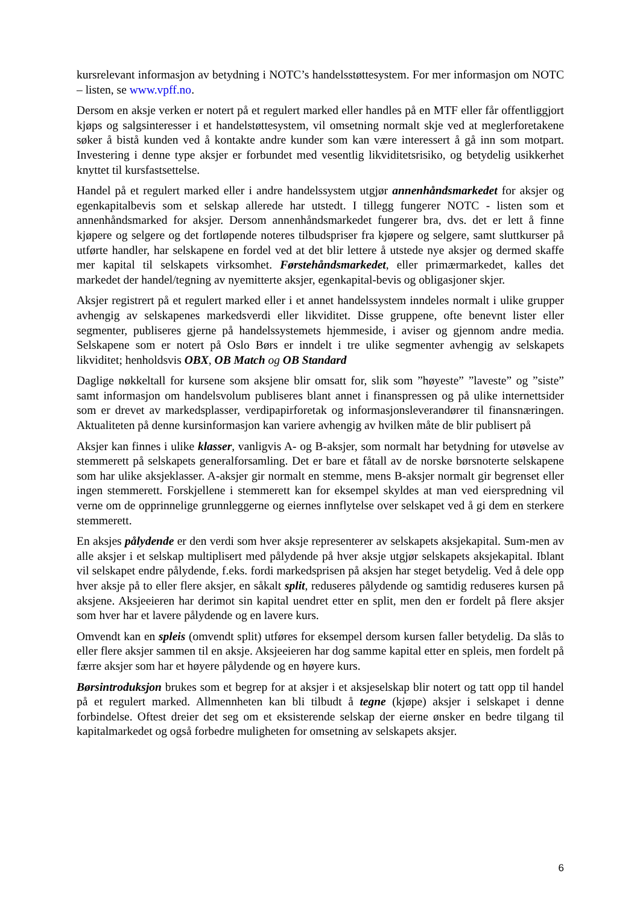kursrelevant informasjon av betydning i NOTC’s handelsstøttesystem. For mer informasjon om NOTC – listen, se www.vpff.no.
Dersom en aksje verken er notert på et regulert marked eller handles på en MTF eller får offentliggjort kjøps og salgsinteresser i et handelstøttesystem, vil omsetning normalt skje ved at meglerforetakene søker å bistå kunden ved å kontakte andre kunder som kan være interessert å gå inn som motpart. Investering i denne type aksjer er forbundet med vesentlig likviditetsrisiko, og betydelig usikkerhet knyttet til kursfastsettelse.
Handel på et regulert marked eller i andre handelssystem utgjør annenhåndsmarkedet for aksjer og egenkapitalbevis som et selskap allerede har utstedt. I tillegg fungerer NOTC - listen som et annenhåndsmarked for aksjer. Dersom annenhåndsmarkedet fungerer bra, dvs. det er lett å finne kjøpere og selgere og det fortløpende noteres tilbudspriser fra kjøpere og selgere, samt sluttkurser på utførte handler, har selskapene en fordel ved at det blir lettere å utstede nye aksjer og dermed skaffe mer kapital til selskapets virksomhet. Førstehåndsmarkedet, eller primærmarkedet, kalles det markedet der handel/tegning av nyemitterte aksjer, egenkapital-bevis og obligasjoner skjer.
Aksjer registrert på et regulert marked eller i et annet handelssystem inndeles normalt i ulike grupper avhengig av selskapenes markedsverdi eller likviditet. Disse gruppene, ofte benevnt lister eller segmenter, publiseres gjerne på handelssystemets hjemmeside, i aviser og gjennom andre media. Selskapene som er notert på Oslo Børs er inndelt i tre ulike segmenter avhengig av selskapets likviditet; henholdsvis OBX, OB Match og OB Standard
Daglige nøkkeltall for kursene som aksjene blir omsatt for, slik som ”høyeste” ”laveste” og ”siste” samt informasjon om handelsvolum publiseres blant annet i finanspressen og på ulike internettsider som er drevet av markedsplasser, verdipapirforetak og informasjonsleverandører til finansnæringen. Aktualiteten på denne kursinformasjon kan variere avhengig av hvilken måte de blir publisert på
Aksjer kan finnes i ulike klasser, vanligvis A- og B-aksjer, som normalt har betydning for utøvelse av stemmerett på selskapets generalforsamling. Det er bare et fåtall av de norske børsnoterte selskapene som har ulike aksjeklasser. A-aksjer gir normalt en stemme, mens B-aksjer normalt gir begrenset eller ingen stemmerett. Forskjellene i stemmerett kan for eksempel skyldes at man ved eierspredning vil verne om de opprinnelige grunnleggerne og eiernes innflytelse over selskapet ved å gi dem en sterkere stemmerett.
En aksjes pålydende er den verdi som hver aksje representerer av selskapets aksjekapital. Sum-men av alle aksjer i et selskap multiplisert med pålydende på hver aksje utgjør selskapets aksjekapital. Iblant vil selskapet endre pålydende, f.eks. fordi markedsprisen på aksjen har steget betydelig. Ved å dele opp hver aksje på to eller flere aksjer, en såkalt split, reduseres pålydende og samtidig reduseres kursen på aksjene. Aksjeeieren har derimot sin kapital uendret etter en split, men den er fordelt på flere aksjer som hver har et lavere pålydende og en lavere kurs.
Omvendt kan en spleis (omvendt split) utføres for eksempel dersom kursen faller betydelig. Da slås to eller flere aksjer sammen til en aksje. Aksjeeieren har dog samme kapital etter en spleis, men fordelt på færre aksjer som har et høyere pålydende og en høyere kurs.
Børsintroduksjon brukes som et begrep for at aksjer i et aksjeselskap blir notert og tatt opp til handel på et regulert marked. Allmennheten kan bli tilbudt å tegne (kjøpe) aksjer i selskapet i denne forbindelse. Oftest dreier det seg om et eksisterende selskap der eierne ønsker en bedre tilgang til kapitalmarkedet og også forbedre muligheten for omsetning av selskapets aksjer.
6